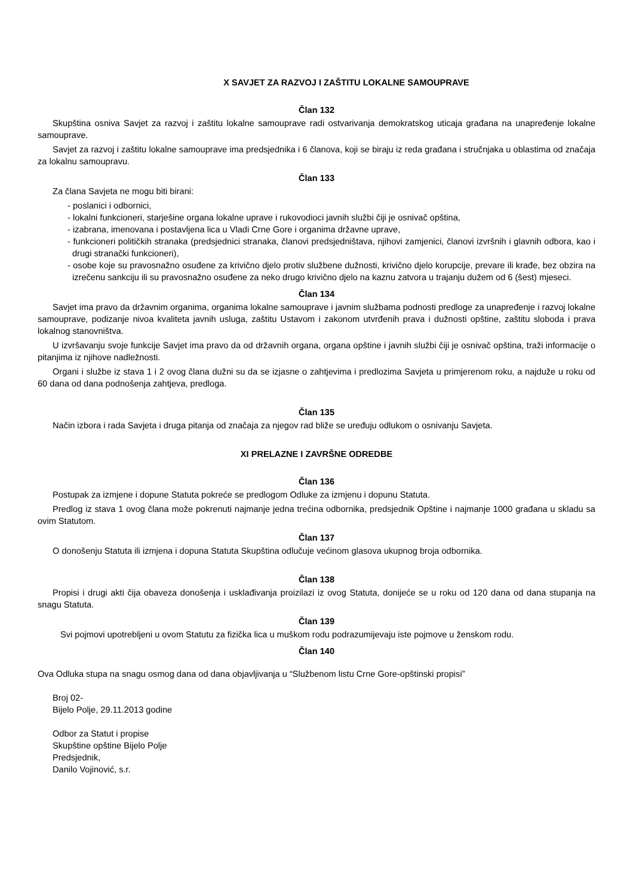X SAVJET ZA RAZVOJ I ZAŠTITU LOKALNE SAMOUPRAVE
Član 132
Skupština osniva Savjet za razvoj i zaštitu lokalne samouprave radi ostvarivanja demokratskog uticaja građana na unapređenje lokalne samouprave.
Savjet za razvoj i zaštitu lokalne samouprave ima predsjednika i 6 članova, koji se biraju iz reda građana i stručnjaka u oblastima od značaja za lokalnu samoupravu.
Član 133
Za člana Savjeta ne mogu biti birani:
- poslanici i odbornici,
- lokalni funkcioneri, starješine organa lokalne uprave i rukovodioci javnih službi čiji je osnivač opština,
- izabrana, imenovana i postavljena lica u Vladi Crne Gore i organima državne uprave,
- funkcioneri političkih stranaka (predsjednici stranaka, članovi predsjedništava, njihovi zamjenici, članovi izvršnih i glavnih odbora, kao i drugi stranački funkcioneri),
- osobe koje su pravosnažno osuđene za krivično djelo protiv službene dužnosti, krivično djelo korupcije, prevare ili krađe, bez obzira na izrečenu sankciju ili su pravosnažno osuđene za neko drugo krivično djelo na kaznu zatvora u trajanju dužem od 6 (šest) mjeseci.
Član 134
Savjet ima pravo da državnim organima, organima lokalne samouprave i javnim službama podnosti predloge za unapređenje i razvoj lokalne samouprave, podizanje nivoa kvaliteta javnih usluga, zaštitu Ustavom i zakonom utvrđenih prava i dužnosti opštine, zaštitu sloboda i prava lokalnog stanovništva.
U izvršavanju svoje funkcije Savjet ima pravo da od državnih organa, organa opštine i javnih službi čiji je osnivač opština, traži informacije o pitanjima iz njihove nadležnosti.
Organi i službe iz stava 1 i 2 ovog člana dužni su da se izjasne o zahtjevima i predlozima Savjeta u primjerenom roku, a najduže u roku od 60 dana od dana podnošenja zahtjeva, predloga.
Član 135
Način izbora i rada Savjeta i druga pitanja od značaja za njegov rad bliže se uređuju odlukom o osnivanju Savjeta.
XI PRELAZNE I ZAVRŠNE ODREDBE
Član 136
Postupak za izmjene i dopune Statuta pokreće se predlogom Odluke za izmjenu i dopunu Statuta.
Predlog iz stava 1 ovog člana može pokrenuti najmanje jedna trećina odbornika, predsjednik Opštine i najmanje 1000 građana u skladu sa ovim Statutom.
Član 137
O donošenju Statuta ili izmjena i dopuna Statuta Skupština odlučuje većinom glasova ukupnog broja odbornika.
Član 138
Propisi i drugi akti čija obaveza donošenja i usklađivanja proizilazi iz ovog Statuta, donijeće se u roku od 120 dana od dana stupanja na snagu Statuta.
Član 139
Svi pojmovi upotrebljeni u ovom Statutu za fizička lica u muškom rodu podrazumijevaju iste pojmove u ženskom rodu.
Član 140
Ova Odluka stupa na snagu osmog dana od dana objavljivanja u “Službenom listu Crne Gore-opštinski propisi”
Broj 02-
Bijelo Polje, 29.11.2013 godine
Odbor za Statut i propise
Skupštine opštine Bijelo Polje
Predsjednik,
Danilo Vojinović, s.r.